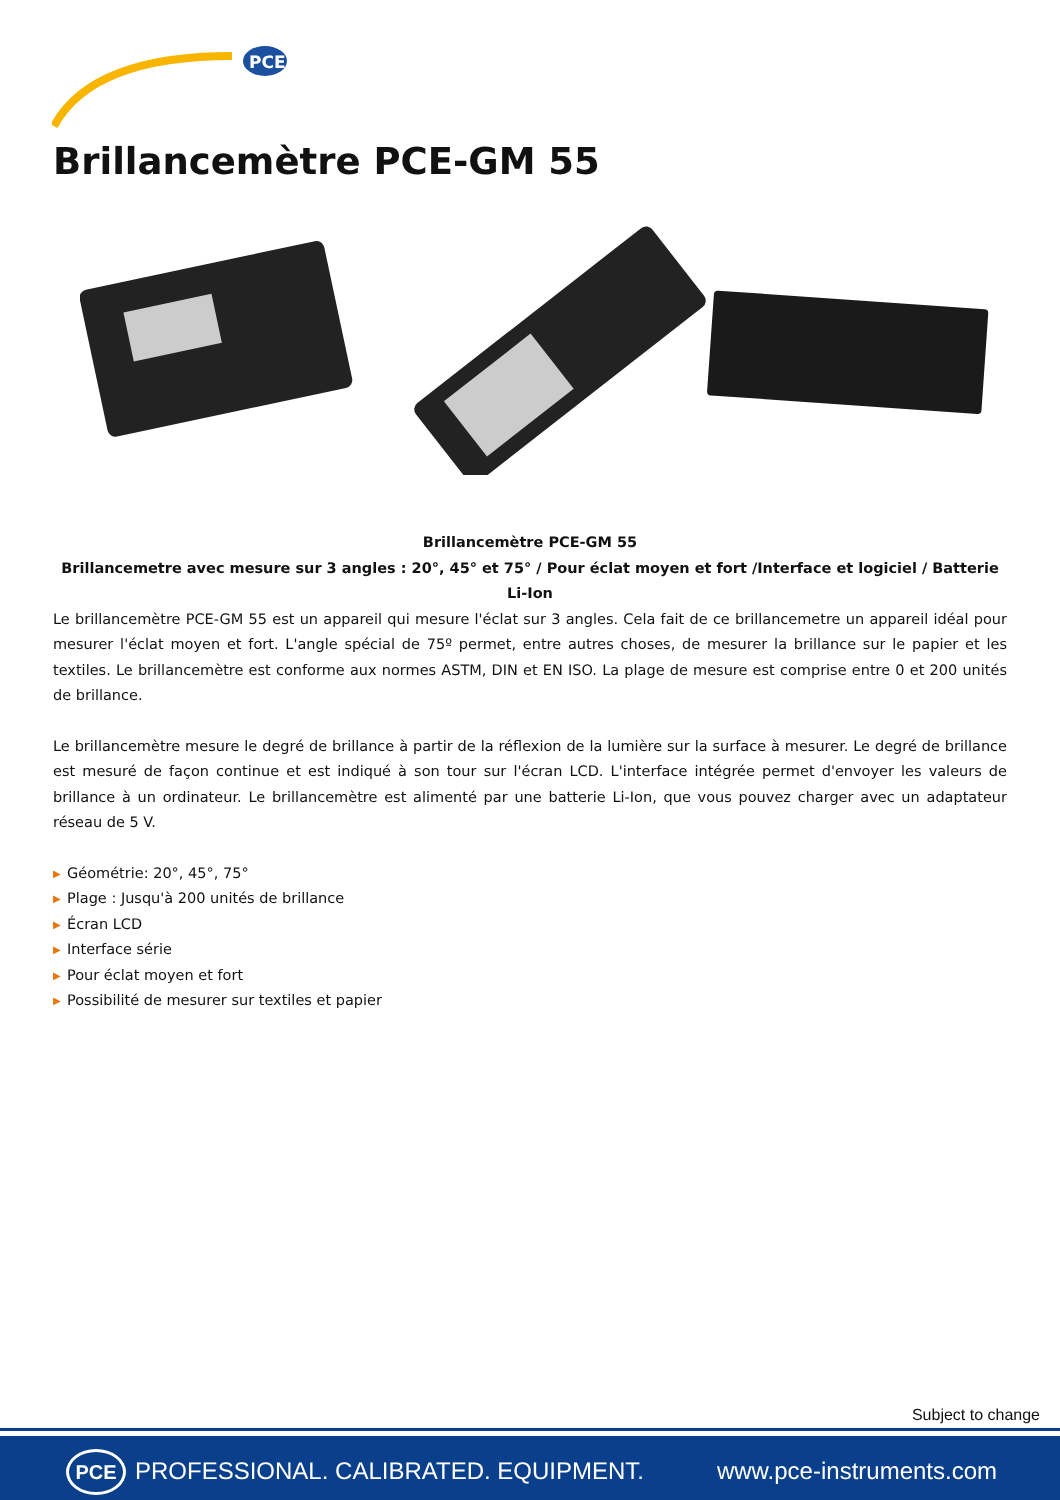PCE
Brillancemètre PCE-GM 55
Brillancemètre PCE-GM 55
Brillancemetre avec mesure sur 3 angles : 20°, 45° et 75° / Pour éclat moyen et fort /Interface et logiciel / Batterie Li-Ion
Le brillancemètre PCE-GM 55 est un appareil qui mesure l'éclat sur 3 angles. Cela fait de ce brillancemetre un appareil idéal pour mesurer l'éclat moyen et fort. L'angle spécial de 75º permet, entre autres choses, de mesurer la brillance sur le papier et les textiles. Le brillancemètre est conforme aux normes ASTM, DIN et EN ISO. La plage de mesure est comprise entre 0 et 200 unités de brillance.
Le brillancemètre mesure le degré de brillance à partir de la réflexion de la lumière sur la surface à mesurer. Le degré de brillance est mesuré de façon continue et est indiqué à son tour sur l'écran LCD. L'interface intégrée permet d'envoyer les valeurs de brillance à un ordinateur. Le brillancemètre est alimenté par une batterie Li-Ion, que vous pouvez charger avec un adaptateur réseau de 5 V.
▶ Géométrie: 20°, 45°, 75°
▶ Plage : Jusqu'à 200 unités de brillance
▶ Écran LCD
▶ Interface série
▶ Pour éclat moyen et fort
▶ Possibilité de mesurer sur textiles et papier
Subject to change
PCE
PROFESSIONAL. CALIBRATED. EQUIPMENT.
www.pce-instruments.com